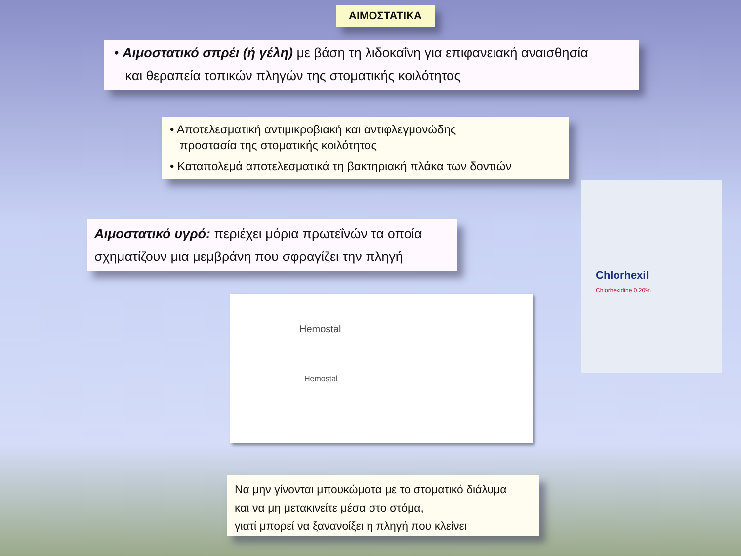ΑΙΜΟΣΤΑΤΙΚΑ
• Αιμοστατικό σπρέι (ή γέλη) με βάση τη λιδοκαΐνη για επιφανειακή αναισθησία
και θεραπεία τοπικών πληγών της στοματικής κοιλότητας
• Αποτελεσματική αντιμικροβιακή και αντιφλεγμονώδης
προστασία της στοματικής κοιλότητας
• Καταπολεμά αποτελεσματικά τη βακτηριακή πλάκα των δοντιών
Αιμοστατικό υγρό: περιέχει μόρια πρωτεΐνών τα οποία
σχηματίζουν μια μεμβράνη που σφραγίζει την πληγή
Hemostal
Hemostal
Chlorhexil
Chlorhexidine 0.20%
Να μην γίνονται μπουκώματα με το στοματικό διάλυμα
και να μη μετακινείτε μέσα στο στόμα,
γιατί μπορεί να ξανανοίξει η πληγή που κλείνει